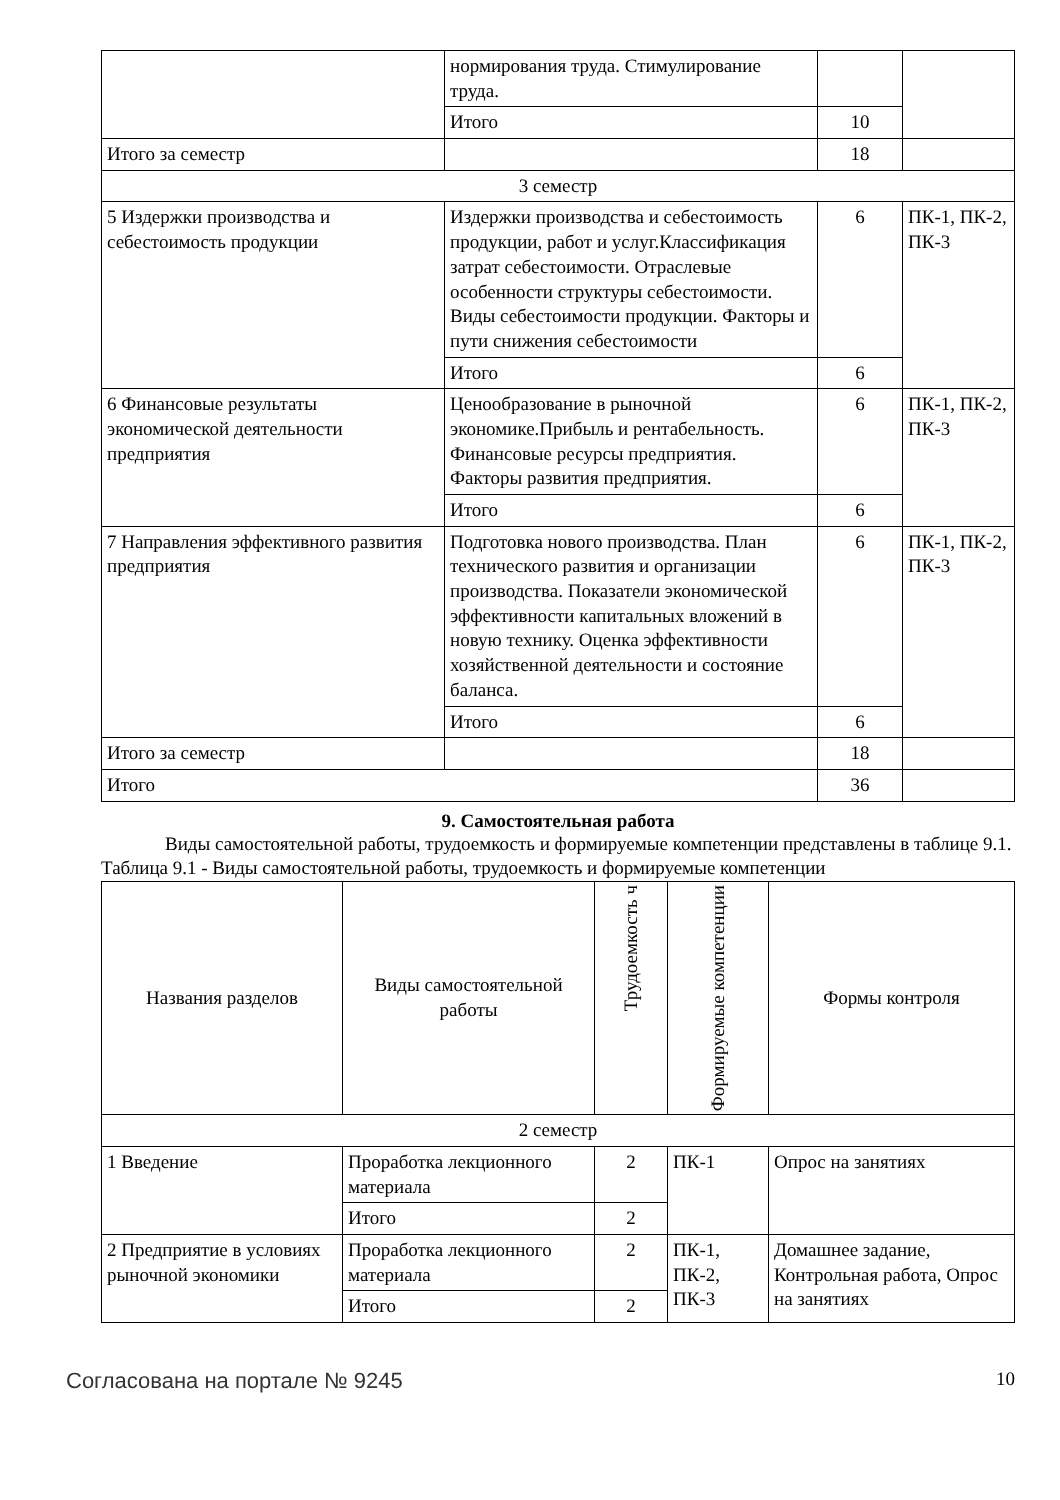| | нормирования труда. Стимулирование труда. | | |
| | Итого | 10 | |
| Итого за семестр | | 18 | |
| 3 семестр | | | |
| 5 Издержки производства и себестоимость продукции | Издержки производства и себестоимость продукции, работ и услуг.Классификация затрат себестоимости. Отраслевые особенности структуры себестоимости. Виды себестоимости продукции. Факторы и пути снижения себестоимости | 6 | ПК-1, ПК-2, ПК-3 |
| | Итого | 6 | |
| 6 Финансовые результаты экономической деятельности предприятия | Ценообразование в рыночной экономике.Прибыль и рентабельность. Финансовые ресурсы предприятия. Факторы развития предприятия. | 6 | ПК-1, ПК-2, ПК-3 |
| | Итого | 6 | |
| 7 Направления эффективного развития предприятия | Подготовка нового производства. План технического развития и организации производства. Показатели экономической эффективности капитальных вложений в новую технику. Оценка эффективности хозяйственной деятельности и состояние баланса. | 6 | ПК-1, ПК-2, ПК-3 |
| | Итого | 6 | |
| Итого за семестр | | 18 | |
| Итого | | 36 | |
9. Самостоятельная работа
Виды самостоятельной работы, трудоемкость и формируемые компетенции представлены в таблице 9.1.
Таблица 9.1 - Виды самостоятельной работы, трудоемкость и формируемые компетенции
| Названия разделов | Виды самостоятельной работы | Трудоемкость ч | Формируемые компетенции | Формы контроля |
| --- | --- | --- | --- | --- |
| 2 семестр | | | | |
| 1 Введение | Проработка лекционного материала | 2 | ПК-1 | Опрос на занятиях |
| | Итого | 2 | | |
| 2 Предприятие в условиях рыночной экономики | Проработка лекционного материала | 2 | ПК-1, ПК-2, ПК-3 | Домашнее задание, Контрольная работа, Опрос на занятиях |
| | Итого | 2 | | |
Согласована на портале № 9245 10